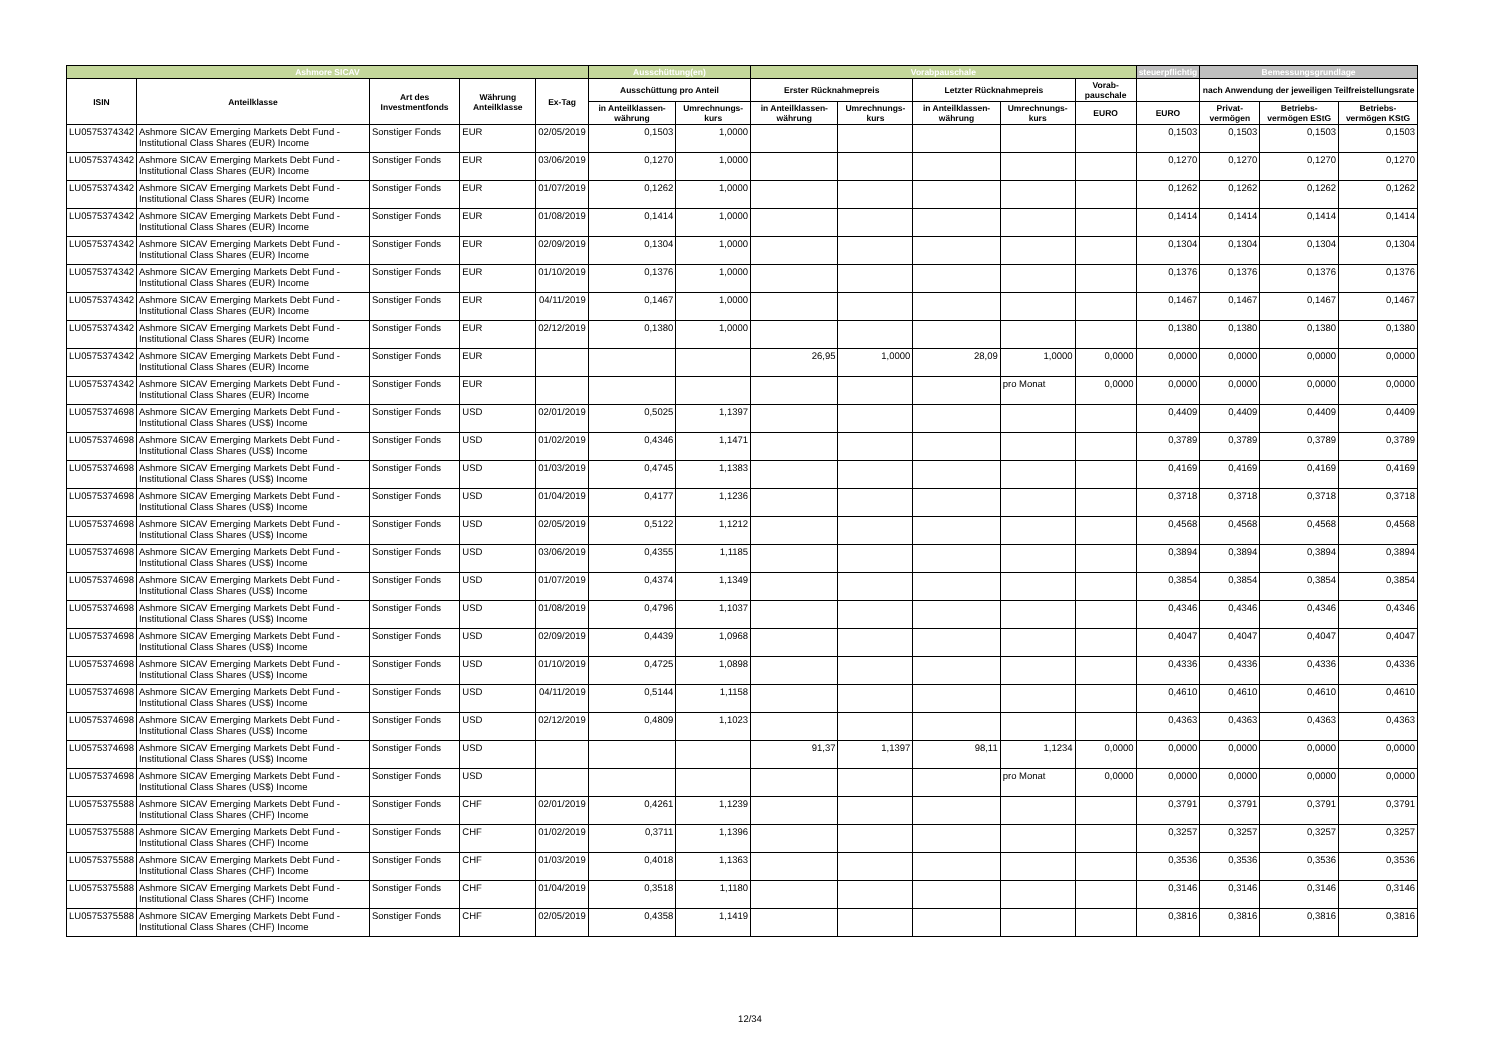| Ashmore SICAV | | | | | Ausschüttung(en) | | Vorabpauschale | | | | | steuerpflichtig | Bemessungsgrundlage | | |
| --- | --- | --- | --- | --- | --- | --- | --- | --- | --- | --- | --- | --- | --- | --- | --- |
| ISIN | Anteilklasse | Art des Investmentfonds | Währung Anteilklasse | Ex-Tag | Ausschüttung pro Anteil | | Erster Rücknahmepreis | | Letzter Rücknahmepreis | | Vorab-pauschale | | nach Anwendung der jeweiligen Teilfreistellungsrate | | |
| | | | | | in Anteilklassen-währung | Umrechnungs-kurs | in Anteilklassen-währung | Umrechnungs-kurs | in Anteilklassen-währung | Umrechnungs-kurs | EURO | EURO | Privat-vermögen | Betriebs-vermögen EStG | Betriebs-vermögen KStG |
| LU0575374342 | Ashmore SICAV Emerging Markets Debt Fund - Institutional Class Shares (EUR) Income | Sonstiger Fonds | EUR | 02/05/2019 | 0,1503 | 1,0000 | | | | | | 0,1503 | 0,1503 | 0,1503 | 0,1503 |
| LU0575374342 | Ashmore SICAV Emerging Markets Debt Fund - Institutional Class Shares (EUR) Income | Sonstiger Fonds | EUR | 03/06/2019 | 0,1270 | 1,0000 | | | | | | 0,1270 | 0,1270 | 0,1270 | 0,1270 |
| LU0575374342 | Ashmore SICAV Emerging Markets Debt Fund - Institutional Class Shares (EUR) Income | Sonstiger Fonds | EUR | 01/07/2019 | 0,1262 | 1,0000 | | | | | | 0,1262 | 0,1262 | 0,1262 | 0,1262 |
| LU0575374342 | Ashmore SICAV Emerging Markets Debt Fund - Institutional Class Shares (EUR) Income | Sonstiger Fonds | EUR | 01/08/2019 | 0,1414 | 1,0000 | | | | | | 0,1414 | 0,1414 | 0,1414 | 0,1414 |
| LU0575374342 | Ashmore SICAV Emerging Markets Debt Fund - Institutional Class Shares (EUR) Income | Sonstiger Fonds | EUR | 02/09/2019 | 0,1304 | 1,0000 | | | | | | 0,1304 | 0,1304 | 0,1304 | 0,1304 |
| LU0575374342 | Ashmore SICAV Emerging Markets Debt Fund - Institutional Class Shares (EUR) Income | Sonstiger Fonds | EUR | 01/10/2019 | 0,1376 | 1,0000 | | | | | | 0,1376 | 0,1376 | 0,1376 | 0,1376 |
| LU0575374342 | Ashmore SICAV Emerging Markets Debt Fund - Institutional Class Shares (EUR) Income | Sonstiger Fonds | EUR | 04/11/2019 | 0,1467 | 1,0000 | | | | | | 0,1467 | 0,1467 | 0,1467 | 0,1467 |
| LU0575374342 | Ashmore SICAV Emerging Markets Debt Fund - Institutional Class Shares (EUR) Income | Sonstiger Fonds | EUR | 02/12/2019 | 0,1380 | 1,0000 | | | | | | 0,1380 | 0,1380 | 0,1380 | 0,1380 |
| LU0575374342 | Ashmore SICAV Emerging Markets Debt Fund - Institutional Class Shares (EUR) Income | Sonstiger Fonds | EUR | | | | 26,95 | 1,0000 | 28,09 | 1,0000 | 0,0000 | 0,0000 | 0,0000 | 0,0000 | 0,0000 |
| LU0575374342 | Ashmore SICAV Emerging Markets Debt Fund - Institutional Class Shares (EUR) Income | Sonstiger Fonds | EUR | | | | | | | pro Monat | 0,0000 | 0,0000 | 0,0000 | 0,0000 | 0,0000 |
| LU0575374698 | Ashmore SICAV Emerging Markets Debt Fund - Institutional Class Shares (US$) Income | Sonstiger Fonds | USD | 02/01/2019 | 0,5025 | 1,1397 | | | | | | 0,4409 | 0,4409 | 0,4409 | 0,4409 |
| LU0575374698 | Ashmore SICAV Emerging Markets Debt Fund - Institutional Class Shares (US$) Income | Sonstiger Fonds | USD | 01/02/2019 | 0,4346 | 1,1471 | | | | | | 0,3789 | 0,3789 | 0,3789 | 0,3789 |
| LU0575374698 | Ashmore SICAV Emerging Markets Debt Fund - Institutional Class Shares (US$) Income | Sonstiger Fonds | USD | 01/03/2019 | 0,4745 | 1,1383 | | | | | | 0,4169 | 0,4169 | 0,4169 | 0,4169 |
| LU0575374698 | Ashmore SICAV Emerging Markets Debt Fund - Institutional Class Shares (US$) Income | Sonstiger Fonds | USD | 01/04/2019 | 0,4177 | 1,1236 | | | | | | 0,3718 | 0,3718 | 0,3718 | 0,3718 |
| LU0575374698 | Ashmore SICAV Emerging Markets Debt Fund - Institutional Class Shares (US$) Income | Sonstiger Fonds | USD | 02/05/2019 | 0,5122 | 1,1212 | | | | | | 0,4568 | 0,4568 | 0,4568 | 0,4568 |
| LU0575374698 | Ashmore SICAV Emerging Markets Debt Fund - Institutional Class Shares (US$) Income | Sonstiger Fonds | USD | 03/06/2019 | 0,4355 | 1,1185 | | | | | | 0,3894 | 0,3894 | 0,3894 | 0,3894 |
| LU0575374698 | Ashmore SICAV Emerging Markets Debt Fund - Institutional Class Shares (US$) Income | Sonstiger Fonds | USD | 01/07/2019 | 0,4374 | 1,1349 | | | | | | 0,3854 | 0,3854 | 0,3854 | 0,3854 |
| LU0575374698 | Ashmore SICAV Emerging Markets Debt Fund - Institutional Class Shares (US$) Income | Sonstiger Fonds | USD | 01/08/2019 | 0,4796 | 1,1037 | | | | | | 0,4346 | 0,4346 | 0,4346 | 0,4346 |
| LU0575374698 | Ashmore SICAV Emerging Markets Debt Fund - Institutional Class Shares (US$) Income | Sonstiger Fonds | USD | 02/09/2019 | 0,4439 | 1,0968 | | | | | | 0,4047 | 0,4047 | 0,4047 | 0,4047 |
| LU0575374698 | Ashmore SICAV Emerging Markets Debt Fund - Institutional Class Shares (US$) Income | Sonstiger Fonds | USD | 01/10/2019 | 0,4725 | 1,0898 | | | | | | 0,4336 | 0,4336 | 0,4336 | 0,4336 |
| LU0575374698 | Ashmore SICAV Emerging Markets Debt Fund - Institutional Class Shares (US$) Income | Sonstiger Fonds | USD | 04/11/2019 | 0,5144 | 1,1158 | | | | | | 0,4610 | 0,4610 | 0,4610 | 0,4610 |
| LU0575374698 | Ashmore SICAV Emerging Markets Debt Fund - Institutional Class Shares (US$) Income | Sonstiger Fonds | USD | 02/12/2019 | 0,4809 | 1,1023 | | | | | | 0,4363 | 0,4363 | 0,4363 | 0,4363 |
| LU0575374698 | Ashmore SICAV Emerging Markets Debt Fund - Institutional Class Shares (US$) Income | Sonstiger Fonds | USD | | | | 91,37 | 1,1397 | 98,11 | 1,1234 | 0,0000 | 0,0000 | 0,0000 | 0,0000 | 0,0000 |
| LU0575374698 | Ashmore SICAV Emerging Markets Debt Fund - Institutional Class Shares (US$) Income | Sonstiger Fonds | USD | | | | | | | pro Monat | 0,0000 | 0,0000 | 0,0000 | 0,0000 | 0,0000 |
| LU0575375588 | Ashmore SICAV Emerging Markets Debt Fund - Institutional Class Shares (CHF) Income | Sonstiger Fonds | CHF | 02/01/2019 | 0,4261 | 1,1239 | | | | | | 0,3791 | 0,3791 | 0,3791 | 0,3791 |
| LU0575375588 | Ashmore SICAV Emerging Markets Debt Fund - Institutional Class Shares (CHF) Income | Sonstiger Fonds | CHF | 01/02/2019 | 0,3711 | 1,1396 | | | | | | 0,3257 | 0,3257 | 0,3257 | 0,3257 |
| LU0575375588 | Ashmore SICAV Emerging Markets Debt Fund - Institutional Class Shares (CHF) Income | Sonstiger Fonds | CHF | 01/03/2019 | 0,4018 | 1,1363 | | | | | | 0,3536 | 0,3536 | 0,3536 | 0,3536 |
| LU0575375588 | Ashmore SICAV Emerging Markets Debt Fund - Institutional Class Shares (CHF) Income | Sonstiger Fonds | CHF | 01/04/2019 | 0,3518 | 1,1180 | | | | | | 0,3146 | 0,3146 | 0,3146 | 0,3146 |
| LU0575375588 | Ashmore SICAV Emerging Markets Debt Fund - Institutional Class Shares (CHF) Income | Sonstiger Fonds | CHF | 02/05/2019 | 0,4358 | 1,1419 | | | | | | 0,3816 | 0,3816 | 0,3816 | 0,3816 |
12/34